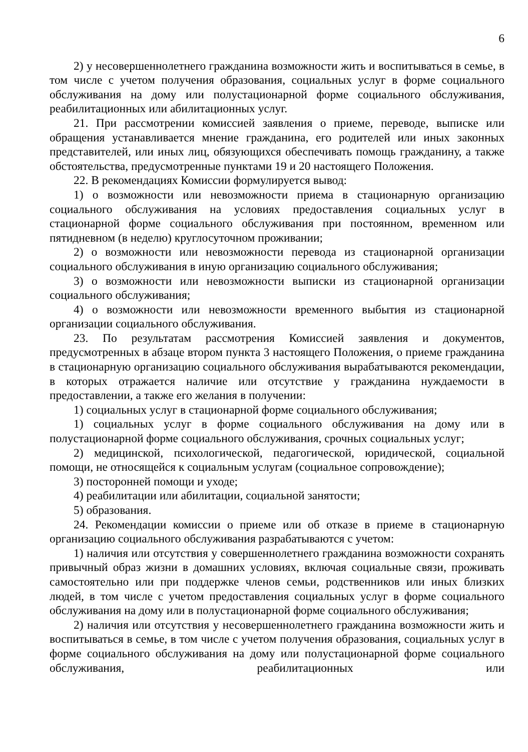6
2) у несовершеннолетнего гражданина возможности жить и воспитываться в семье, в том числе с учетом получения образования, социальных услуг в форме социального обслуживания на дому или полустационарной форме социального обслуживания, реабилитационных или абилитационных услуг.
21. При рассмотрении комиссией заявления о приеме, переводе, выписке или обращения устанавливается мнение гражданина, его родителей или иных законных представителей, или иных лиц, обязующихся обеспечивать помощь гражданину, а также обстоятельства, предусмотренные пунктами 19 и 20 настоящего Положения.
22. В рекомендациях Комиссии формулируется вывод:
1) о возможности или невозможности приема в стационарную организацию социального обслуживания на условиях предоставления социальных услуг в стационарной форме социального обслуживания при постоянном, временном или пятидневном (в неделю) круглосуточном проживании;
2) о возможности или невозможности перевода из стационарной организации социального обслуживания в иную организацию социального обслуживания;
3) о возможности или невозможности выписки из стационарной организации социального обслуживания;
4) о возможности или невозможности временного выбытия из стационарной организации социального обслуживания.
23. По результатам рассмотрения Комиссией заявления и документов, предусмотренных в абзаце втором пункта 3 настоящего Положения, о приеме гражданина в стационарную организацию социального обслуживания вырабатываются рекомендации, в которых отражается наличие или отсутствие у гражданина нуждаемости в предоставлении, а также его желания в получении:
1) социальных услуг в стационарной форме социального обслуживания;
1) социальных услуг в форме социального обслуживания на дому или в полустационарной форме социального обслуживания, срочных социальных услуг;
2) медицинской, психологической, педагогической, юридической, социальной помощи, не относящейся к социальным услугам (социальное сопровождение);
3) посторонней помощи и уходе;
4) реабилитации или абилитации, социальной занятости;
5) образования.
24. Рекомендации комиссии о приеме или об отказе в приеме в стационарную организацию социального обслуживания разрабатываются с учетом:
1) наличия или отсутствия у совершеннолетнего гражданина возможности сохранять привычный образ жизни в домашних условиях, включая социальные связи, проживать самостоятельно или при поддержке членов семьи, родственников или иных близких людей, в том числе с учетом предоставления социальных услуг в форме социального обслуживания на дому или в полустационарной форме социального обслуживания;
2) наличия или отсутствия у несовершеннолетнего гражданина возможности жить и воспитываться в семье, в том числе с учетом получения образования, социальных услуг в форме социального обслуживания на дому или полустационарной форме социального обслуживания, реабилитационных или